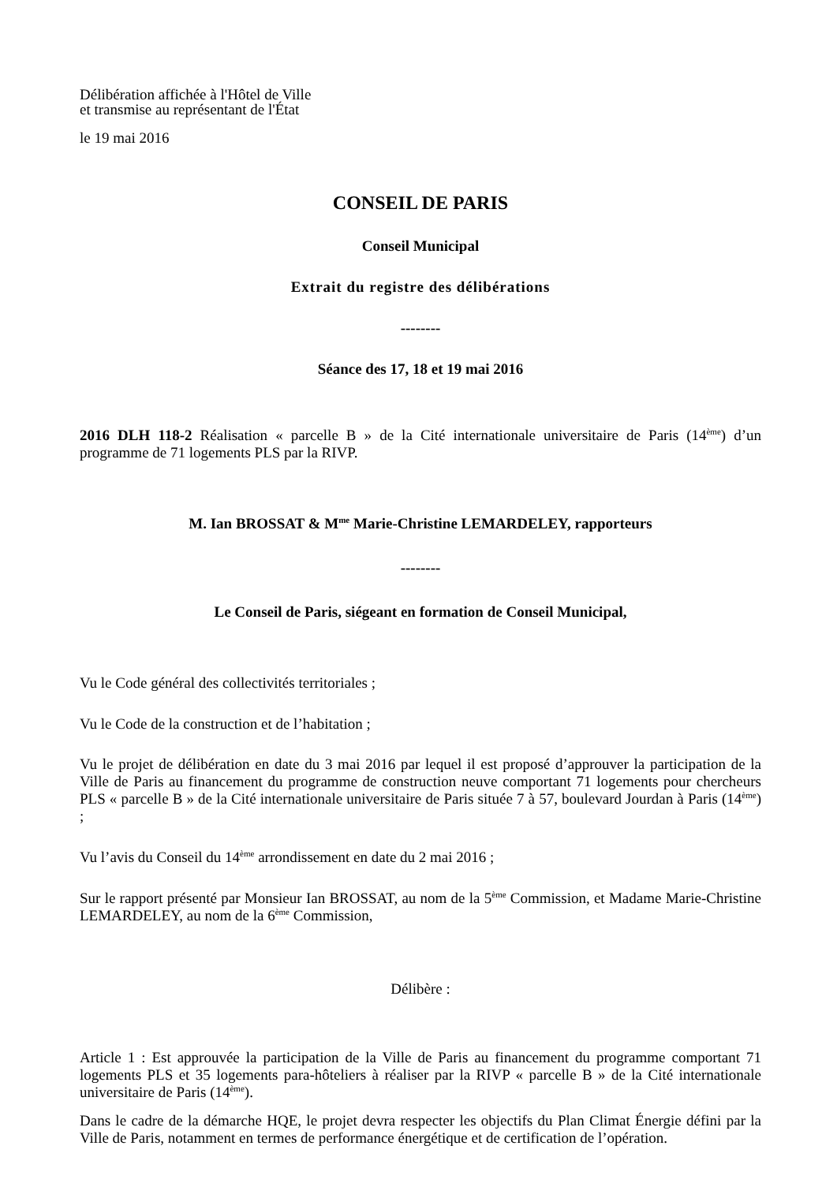Délibération affichée à l'Hôtel de Ville
et transmise au représentant de l'État
le 19 mai 2016
CONSEIL DE PARIS
Conseil Municipal
Extrait du registre des délibérations
--------
Séance des 17, 18 et 19 mai 2016
2016 DLH 118-2 Réalisation « parcelle B » de la Cité internationale universitaire de Paris (14<sup>ème</sup>) d’un programme de 71 logements PLS par la RIVP.
M. Ian BROSSAT & M<sup>me</sup> Marie-Christine LEMARDELEY, rapporteurs
--------
Le Conseil de Paris, siégeant en formation de Conseil Municipal,
Vu le Code général des collectivités territoriales ;
Vu le Code de la construction et de l’habitation ;
Vu le projet de délibération en date du 3 mai 2016 par lequel il est proposé d’approuver la participation de la Ville de Paris au financement du programme de construction neuve comportant 71 logements pour chercheurs PLS « parcelle B » de la Cité internationale universitaire de Paris située 7 à 57, boulevard Jourdan à Paris (14<sup>ème</sup>) ;
Vu l’avis du Conseil du 14<sup>ème</sup> arrondissement en date du 2 mai 2016 ;
Sur le rapport présenté par Monsieur Ian BROSSAT, au nom de la 5<sup>ème</sup> Commission, et Madame Marie-Christine LEMARDELEY, au nom de la 6<sup>ème</sup> Commission,
Délibère :
Article 1 : Est approuvée la participation de la Ville de Paris au financement du programme comportant 71 logements PLS et 35 logements para-hôteliers à réaliser par la RIVP « parcelle B » de la Cité internationale universitaire de Paris (14<sup>ème</sup>).
Dans le cadre de la démarche HQE, le projet devra respecter les objectifs du Plan Climat Énergie défini par la Ville de Paris, notamment en termes de performance énergétique et de certification de l’opération.